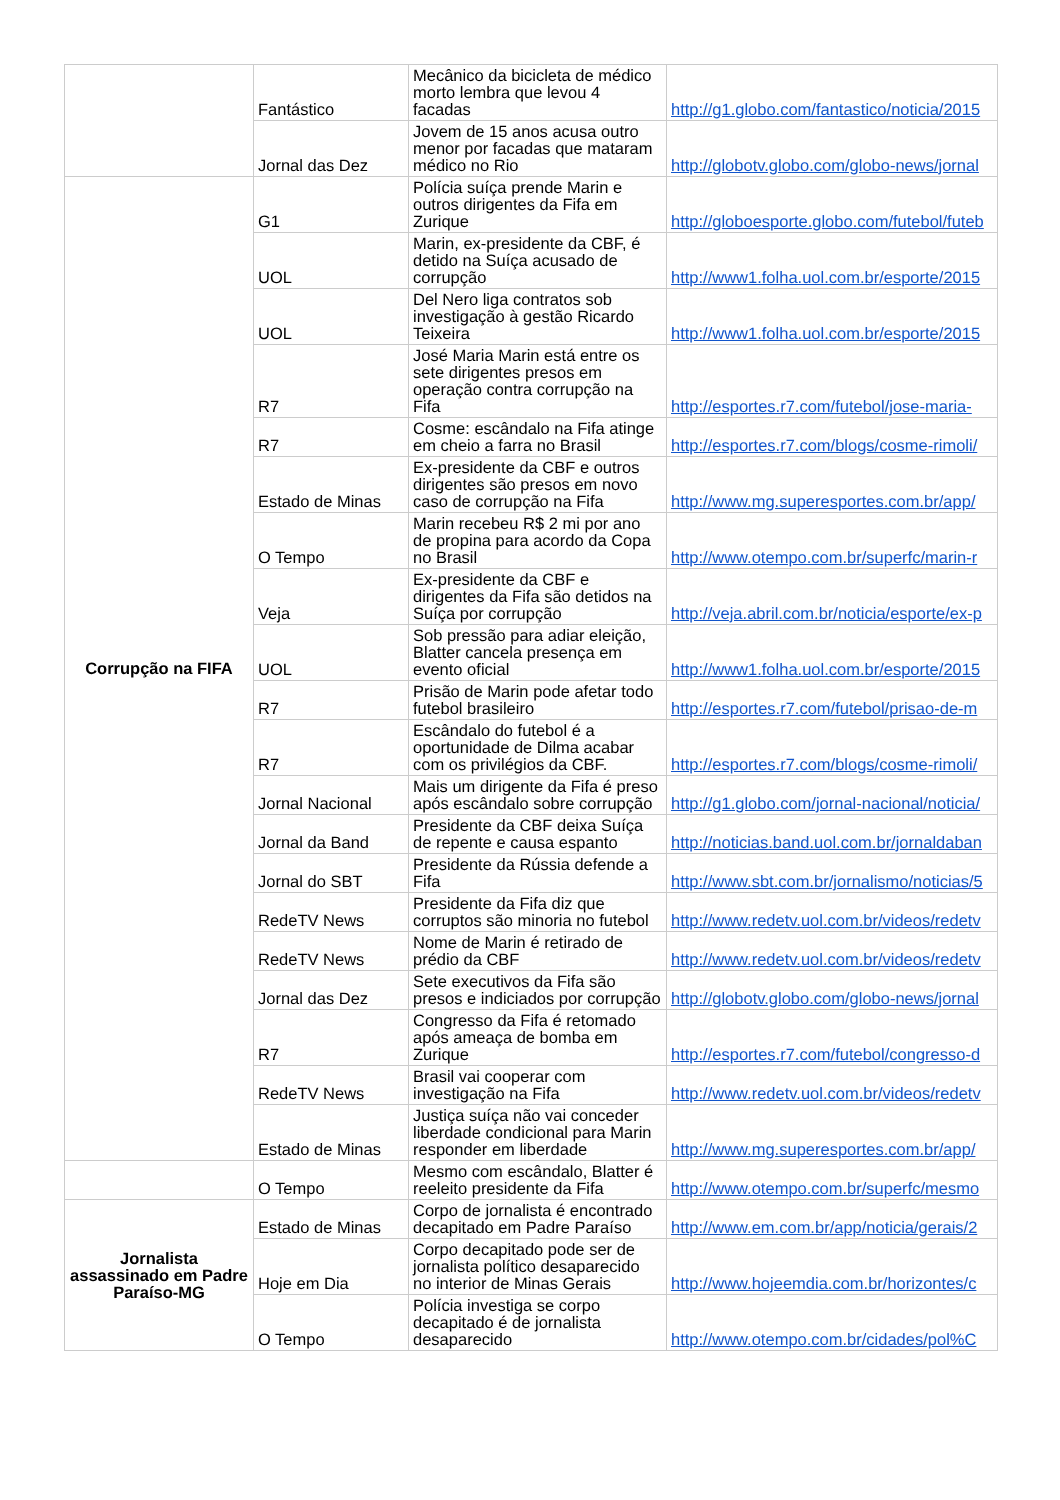| | Fantástico | Mecânico da bicicleta de médico morto lembra que levou 4 facadas | http://g1.globo.com/fantastico/noticia/2015 |
| | Jornal das Dez | Jovem de 15 anos acusa outro menor por facadas que mataram médico no Rio | http://globotv.globo.com/globo-news/jornal |
| Corrupção na FIFA | G1 | Polícia suíça prende Marin e outros dirigentes da Fifa em Zurique | http://globoesporte.globo.com/futebol/futeb |
| | UOL | Marin, ex-presidente da CBF, é detido na Suíça acusado de corrupção | http://www1.folha.uol.com.br/esporte/2015 |
| | UOL | Del Nero liga contratos sob investigação à gestão Ricardo Teixeira | http://www1.folha.uol.com.br/esporte/2015 |
| | R7 | José Maria Marin está entre os sete dirigentes presos em operação contra corrupção na Fifa | http://esportes.r7.com/futebol/jose-maria- |
| | R7 | Cosme: escândalo na Fifa atinge em cheio a farra no Brasil | http://esportes.r7.com/blogs/cosme-rimoli/ |
| | Estado de Minas | Ex-presidente da CBF e outros dirigentes são presos em novo caso de corrupção na Fifa | http://www.mg.superesportes.com.br/app/ |
| | O Tempo | Marin recebeu R$ 2 mi por ano de propina para acordo da Copa no Brasil | http://www.otempo.com.br/superfc/marin-r |
| | Veja | Ex-presidente da CBF e dirigentes da Fifa são detidos na Suíça por corrupção | http://veja.abril.com.br/noticia/esporte/ex-p |
| | UOL | Sob pressão para adiar eleição, Blatter cancela presença em evento oficial | http://www1.folha.uol.com.br/esporte/2015 |
| | R7 | Prisão de Marin pode afetar todo futebol brasileiro | http://esportes.r7.com/futebol/prisao-de-m |
| | R7 | Escândalo do futebol é a oportunidade de Dilma acabar com os privilégios da CBF. | http://esportes.r7.com/blogs/cosme-rimoli/ |
| | Jornal Nacional | Mais um dirigente da Fifa é preso após escândalo sobre corrupção | http://g1.globo.com/jornal-nacional/noticia/ |
| | Jornal da Band | Presidente da CBF deixa Suíça de repente e causa espanto | http://noticias.band.uol.com.br/jornaldaban |
| | Jornal do SBT | Presidente da Rússia defende a Fifa | http://www.sbt.com.br/jornalismo/noticias/5 |
| | RedeTV News | Presidente da Fifa diz que corruptos são minoria no futebol | http://www.redetv.uol.com.br/videos/redetv |
| | RedeTV News | Nome de Marin é retirado de prédio da CBF | http://www.redetv.uol.com.br/videos/redetv |
| | Jornal das Dez | Sete executivos da Fifa são presos e indiciados por corrupção | http://globotv.globo.com/globo-news/jornal |
| | R7 | Congresso da Fifa é retomado após ameaça de bomba em Zurique | http://esportes.r7.com/futebol/congresso-d |
| | RedeTV News | Brasil vai cooperar com investigação na Fifa | http://www.redetv.uol.com.br/videos/redetv |
| | Estado de Minas | Justiça suíça não vai conceder liberdade condicional para Marin responder em liberdade | http://www.mg.superesportes.com.br/app/ |
| | O Tempo | Mesmo com escândalo, Blatter é reeleito presidente da Fifa | http://www.otempo.com.br/superfc/mesmo |
| Jornalista assassinado em Padre Paraíso-MG | Estado de Minas | Corpo de jornalista é encontrado decapitado em Padre Paraíso | http://www.em.com.br/app/noticia/gerais/2 |
| | Hoje em Dia | Corpo decapitado pode ser de jornalista político desaparecido no interior de Minas Gerais | http://www.hojeemdia.com.br/horizontes/c |
| | O Tempo | Polícia investiga se corpo decapitado é de jornalista desaparecido | http://www.otempo.com.br/cidades/pol%C |